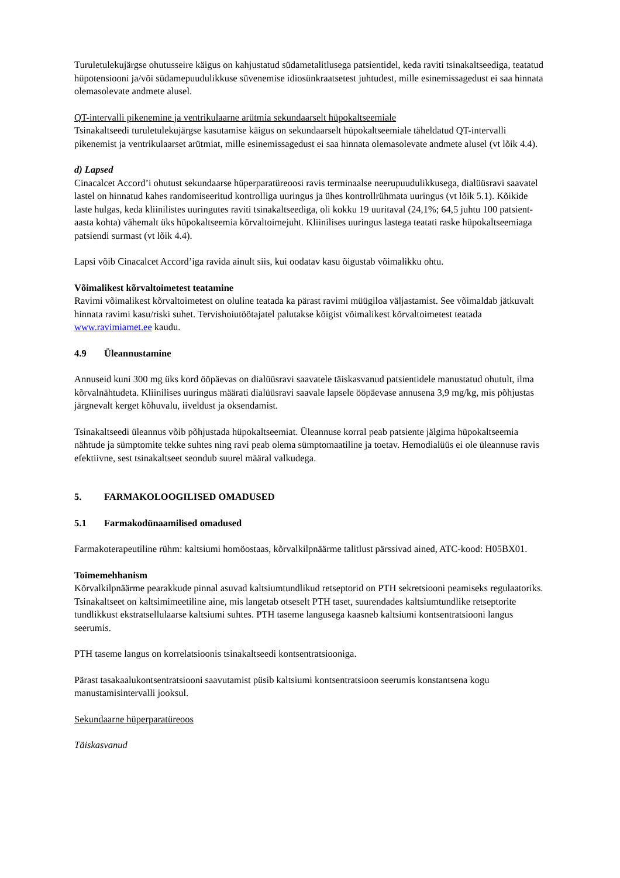Turuletulekujärgse ohutusseire käigus on kahjustatud südametalitlusega patsientidel, keda raviti tsinakaltseediga, teatatud hüpotensiooni ja/või südamepuudulikkuse süvenemise idiosünkraatsetest juhtudest, mille esinemissagedust ei saa hinnata olemasolevate andmete alusel.
QT-intervalli pikenemine ja ventrikulaarne arütmia sekundaarselt hüpokaltseemiale
Tsinakaltseedi turuletulekujärgse kasutamise käigus on sekundaarselt hüpokaltseemiale täheldatud QT-intervalli pikenemist ja ventrikulaarset arütmiat, mille esinemissagedust ei saa hinnata olemasolevate andmete alusel (vt lõik 4.4).
d) Lapsed
Cinacalcet Accord’i ohutust sekundaarse hüperparatüreoosi ravis terminaalse neerupuudulikkusega, dialüüsravi saavatel lastel on hinnatud kahes randomiseeritud kontrolliga uuringus ja ühes kontrollrühmata uuringus (vt lõik 5.1). Kõikide laste hulgas, keda kliinilistes uuringutes raviti tsinakaltseediga, oli kokku 19 uuritaval (24,1%; 64,5 juhtu 100 patsient-aasta kohta) vähemalt üks hüpokaltseemia kõrvaltoimejuht. Kliinilises uuringus lastega teatati raske hüpokaltseemiaga patsiendi surmast (vt lõik 4.4).
Lapsi võib Cinacalcet Accord’iga ravida ainult siis, kui oodatav kasu õigustab võimalikku ohtu.
Võimalikest kõrvaltoimetest teatamine
Ravimi võimalikest kõrvaltoimetest on oluline teatada ka pärast ravimi müügiloa väljastamist. See võimaldab jätkuvalt hinnata ravimi kasu/riski suhet. Tervishoiutöötajatel palutakse kõigist võimalikest kõrvaltoimetest teatada www.ravimiamet.ee kaudu.
4.9 Üleannustamine
Annuseid kuni 300 mg üks kord ööpäevas on dialüüsravi saavatele täiskasvanud patsientidele manustatud ohutult, ilma kõrvalnähtudeta. Kliinilises uuringus määrati dialüüsravi saavale lapsele ööpäevase annusena 3,9 mg/kg, mis põhjustas järgnevalt kerget kõhuvalu, iiveldust ja oksendamist.
Tsinakaltseedi üleannus võib põhjustada hüpokaltseemiat. Üleannuse korral peab patsiente jälgima hüpokaltseemia nähtude ja sümptomite tekke suhtes ning ravi peab olema sümptomaatiline ja toetav. Hemodialüüs ei ole üleannuse ravis efektiivne, sest tsinakaltseet seondub suurel määral valkudega.
5. FARMAKOLOOGILISED OMADUSED
5.1 Farmakodünaamilised omadused
Farmakoterapeutiline rühm: kaltsiumi homöostaas, kõrvalkilpnäärme talitlust pärssivad ained, ATC-kood: H05BX01.
Toimemehhanism
Kõrvalkilpnäärme pearakkude pinnal asuvad kaltsiumtundlikud retseptorid on PTH sekretsiooni peamiseks regulaatoriks. Tsinakaltseet on kaltsimimeetiline aine, mis langetab otseselt PTH taset, suurendades kaltsiumtundlike retseptorite tundlikkust ekstratsellulaarse kaltsiumi suhtes. PTH taseme langusega kaasneb kaltsiumi kontsentratsiooni langus seerumis.
PTH taseme langus on korrelatsioonis tsinakaltseedi kontsentratsiooniga.
Pärast tasakaalukontsentratsiooni saavutamist püsib kaltsiumi kontsentratsioon seerumis konstantsena kogu manustamisintervalli jooksul.
Sekundaarne hüperparatüreoos
Täiskasvanud